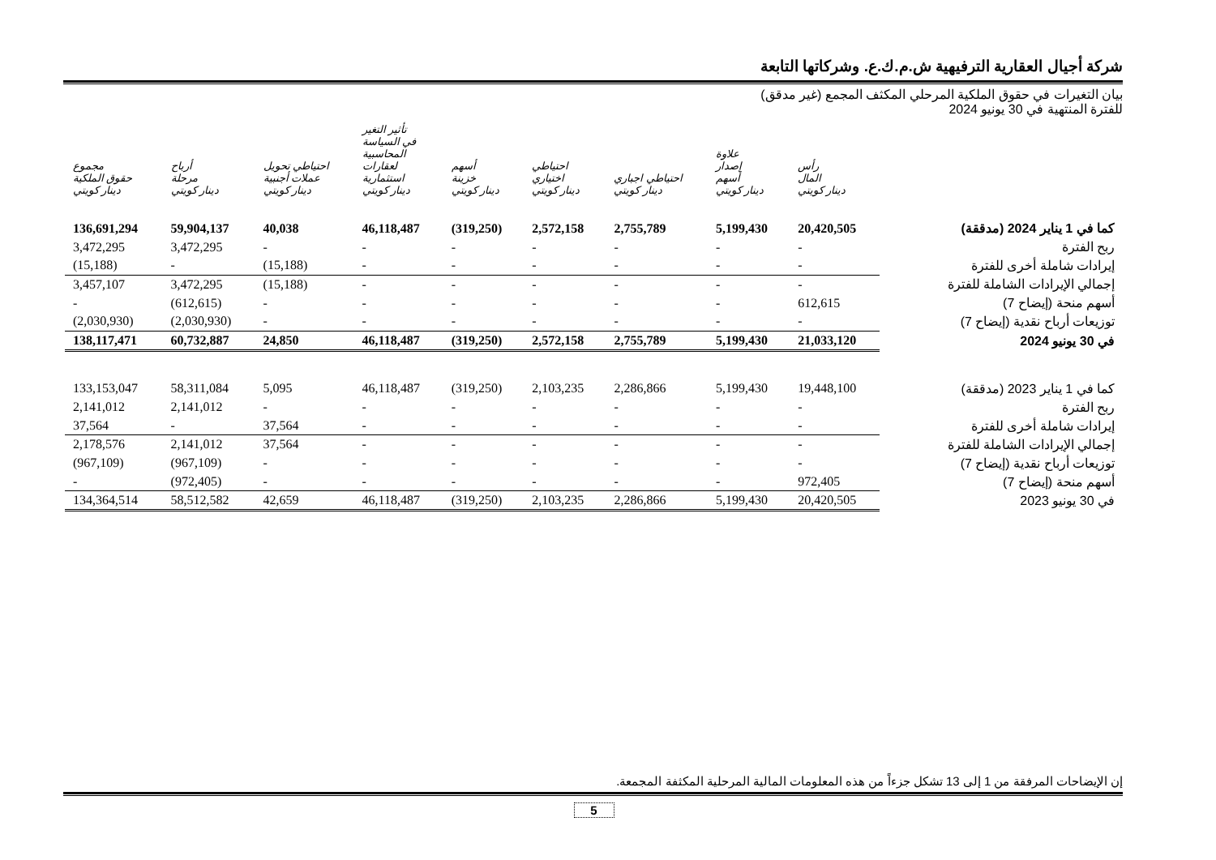شركة أجيال العقارية الترفيهية ش.م.ك.ع. وشركاتها التابعة
بيان التغيرات في حقوق الملكية المرحلي المكثف المجمع (غير مدقق)
للفترة المنتهية في 30 يونيو 2024
| | رأس المال دينار كويتي | علاوة إصدار أسهم دينار كويتي | احتياطي اجباري دينار كويتي | احتياطي اختياري دينار كويتي | أسهم خزينة دينار كويتي | تأثير التغير في السياسة المحاسبية لعقارات استثمارية دينار كويتي | احتياطي تحويل عملات أجنبية دينار كويتي | أرباح مرحلة دينار كويتي | مجموع حقوق الملكية دينار كويتي |
| --- | --- | --- | --- | --- | --- | --- | --- | --- | --- |
| كما في 1 يناير 2024 (مدققة) | 20,420,505 | 5,199,430 | 2,755,789 | 2,572,158 | (319,250) | 46,118,487 | 40,038 | 59,904,137 | 136,691,294 |
| ربح الفترة | - | - | - | - | - | - | - | 3,472,295 | 3,472,295 |
| إيرادات شاملة أخرى للفترة | - | - | - | - | - | - | (15,188) | - | (15,188) |
| إجمالي الإيرادات الشاملة للفترة | - | - | - | - | - | - | (15,188) | 3,472,295 | 3,457,107 |
| أسهم منحة (إيضاح 7) | 612,615 | - | - | - | - | - | - | (612,615) | - |
| توزيعات أرباح نقدية (إيضاح 7) | - | - | - | - | - | - | - | (2,030,930) | (2,030,930) |
| في 30 يونيو 2024 | 21,033,120 | 5,199,430 | 2,755,789 | 2,572,158 | (319,250) | 46,118,487 | 24,850 | 60,732,887 | 138,117,471 |
| كما في 1 يناير 2023 (مدققة) | 19,448,100 | 5,199,430 | 2,286,866 | 2,103,235 | (319,250) | 46,118,487 | 5,095 | 58,311,084 | 133,153,047 |
| ربح الفترة | - | - | - | - | - | - | - | 2,141,012 | 2,141,012 |
| إيرادات شاملة أخرى للفترة | - | - | - | - | - | - | 37,564 | - | 37,564 |
| إجمالي الإيرادات الشاملة للفترة | - | - | - | - | - | - | 37,564 | 2,141,012 | 2,178,576 |
| توزيعات أرباح نقدية (إيضاح 7) | - | - | - | - | - | - | - | (967,109) | (967,109) |
| أسهم منحة (إيضاح 7) | 972,405 | - | - | - | - | - | - | (972,405) | - |
| في 30 يونيو 2023 | 20,420,505 | 5,199,430 | 2,286,866 | 2,103,235 | (319,250) | 46,118,487 | 42,659 | 58,512,582 | 134,364,514 |
إن الإيضاحات المرفقة من 1 إلى 13 تشكل جزءاً من هذه المعلومات المالية المرحلية المكثفة المجمعة.
5